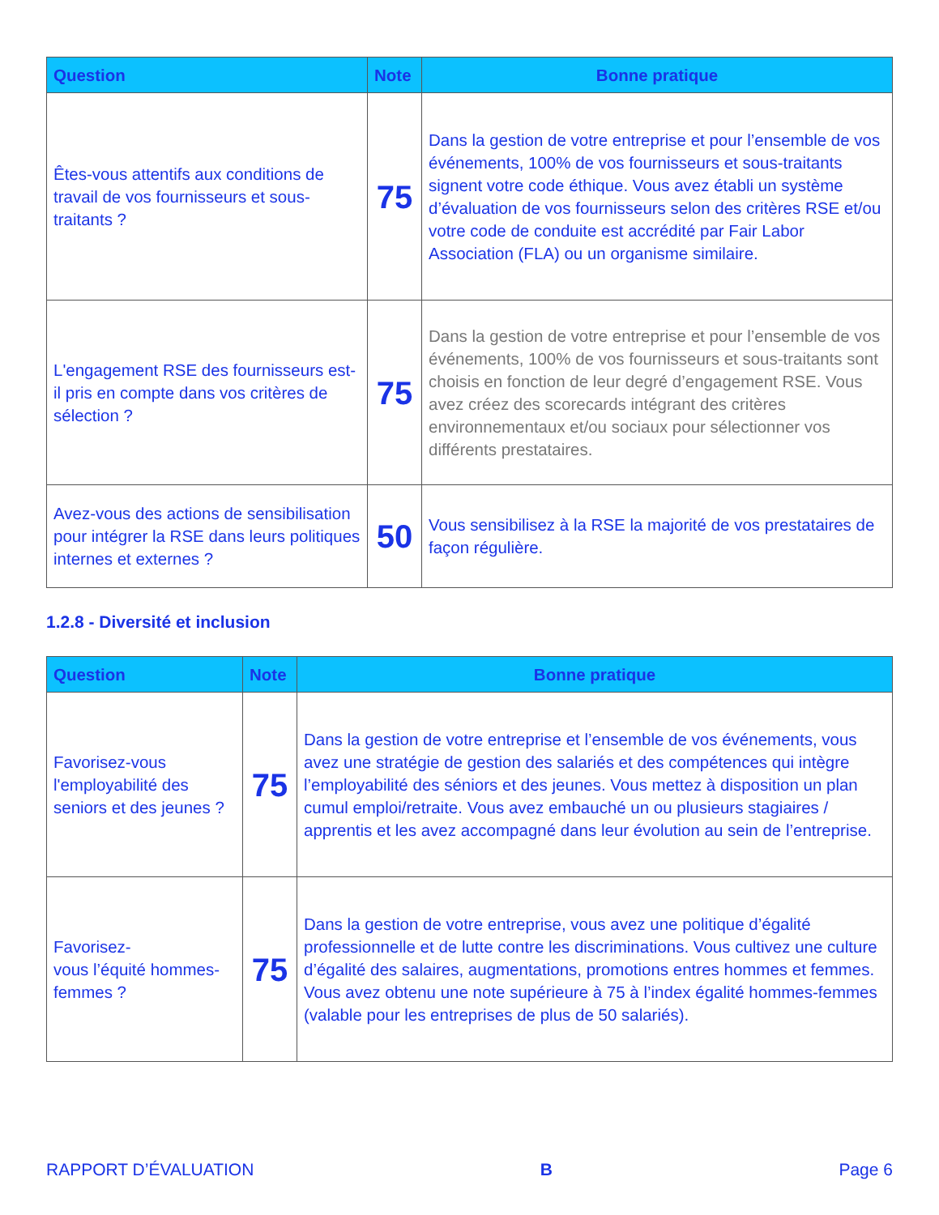| Question | Note | Bonne pratique |
| --- | --- | --- |
| Êtes-vous attentifs aux conditions de travail de vos fournisseurs et sous-traitants ? | 75 | Dans la gestion de votre entreprise et pour l’ensemble de vos événements, 100% de vos fournisseurs et sous-traitants signent votre code éthique. Vous avez établi un système d’évaluation de vos fournisseurs selon des critères RSE et/ou votre code de conduite est accrédité par Fair Labor Association (FLA) ou un organisme similaire. |
| L'engagement RSE des fournisseurs est-il pris en compte dans vos critères de sélection ? | 75 | Dans la gestion de votre entreprise et pour l’ensemble de vos événements, 100% de vos fournisseurs et sous-traitants sont choisis en fonction de leur degré d’engagement RSE. Vous avez créez des scorecards intégrant des critères environnementaux et/ou sociaux pour sélectionner vos différents prestataires. |
| Avez-vous des actions de sensibilisation pour intégrer la RSE dans leurs politiques internes et externes ? | 50 | Vous sensibilisez à la RSE la majorité de vos prestataires de façon régulière. |
1.2.8 - Diversité et inclusion
| Question | Note | Bonne pratique |
| --- | --- | --- |
| Favorisez-vous l'employabilité des seniors et des jeunes ? | 75 | Dans la gestion de votre entreprise et l’ensemble de vos événements, vous avez une stratégie de gestion des salariés et des compétences qui intègre l’employabilité des séniors et des jeunes. Vous mettez à disposition un plan cumul emploi/retraite. Vous avez embauché un ou plusieurs stagiaires / apprentis et les avez accompagné dans leur évolution au sein de l’entreprise. |
| Favorisez- vous l’équité hommes-femmes ? | 75 | Dans la gestion de votre entreprise, vous avez une politique d’égalité professionnelle et de lutte contre les discriminations. Vous cultivez une culture d’égalité des salaires, augmentations, promotions entres hommes et femmes. Vous avez obtenu une note supérieure à 75 à l’index égalité hommes-femmes (valable pour les entreprises de plus de 50 salariés). |
RAPPORT D’ÉVALUATION B Page 6